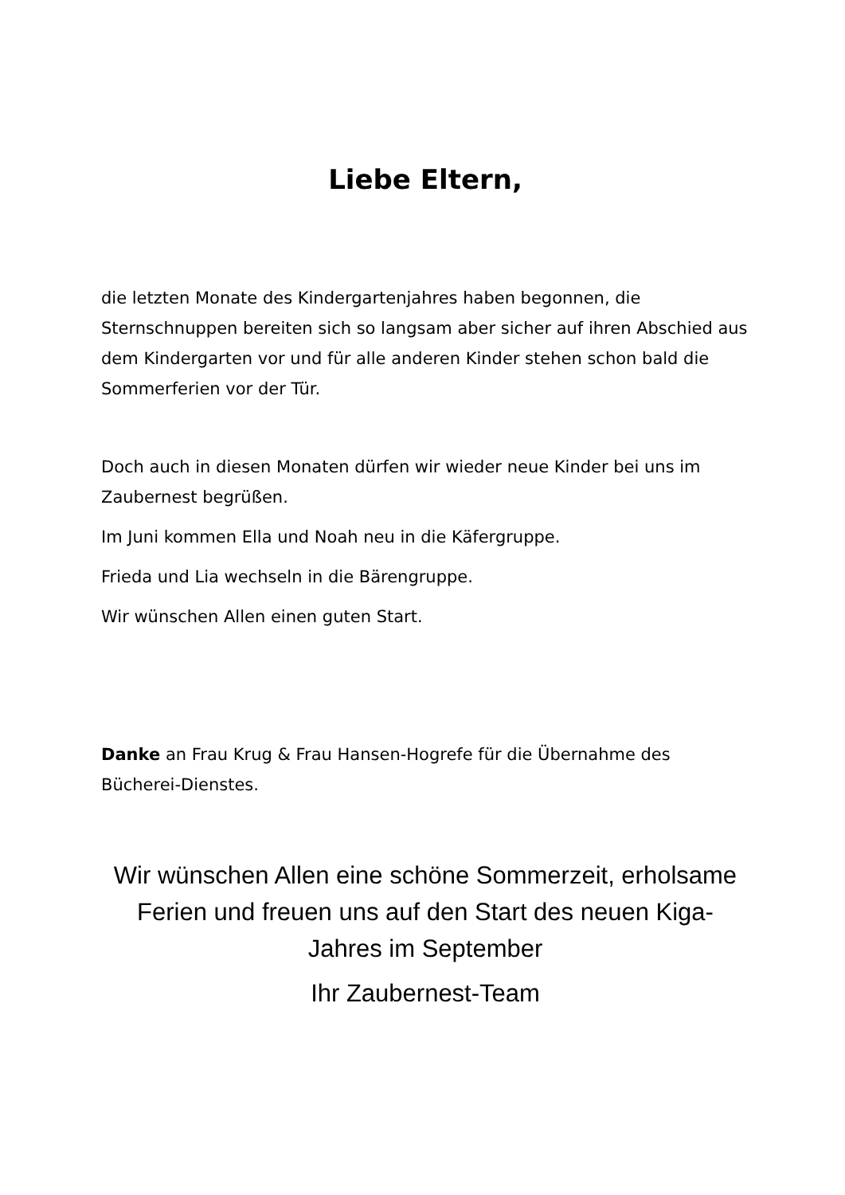Liebe Eltern,
die letzten Monate des Kindergartenjahres haben begonnen, die Sternschnuppen bereiten sich so langsam aber sicher auf ihren Abschied aus dem Kindergarten vor und für alle anderen Kinder stehen schon bald die Sommerferien vor der Tür.
Doch auch in diesen Monaten dürfen wir wieder neue Kinder bei uns im Zaubernest begrüßen.
Im Juni kommen Ella und Noah neu in die Käfergruppe.
Frieda und Lia wechseln in die Bärengruppe.
Wir wünschen Allen einen guten Start.
Danke an Frau Krug & Frau Hansen-Hogrefe für die Übernahme des Bücherei-Dienstes.
Wir wünschen Allen eine schöne Sommerzeit, erholsame Ferien und freuen uns auf den Start des neuen Kiga-Jahres im September
Ihr Zaubernest-Team